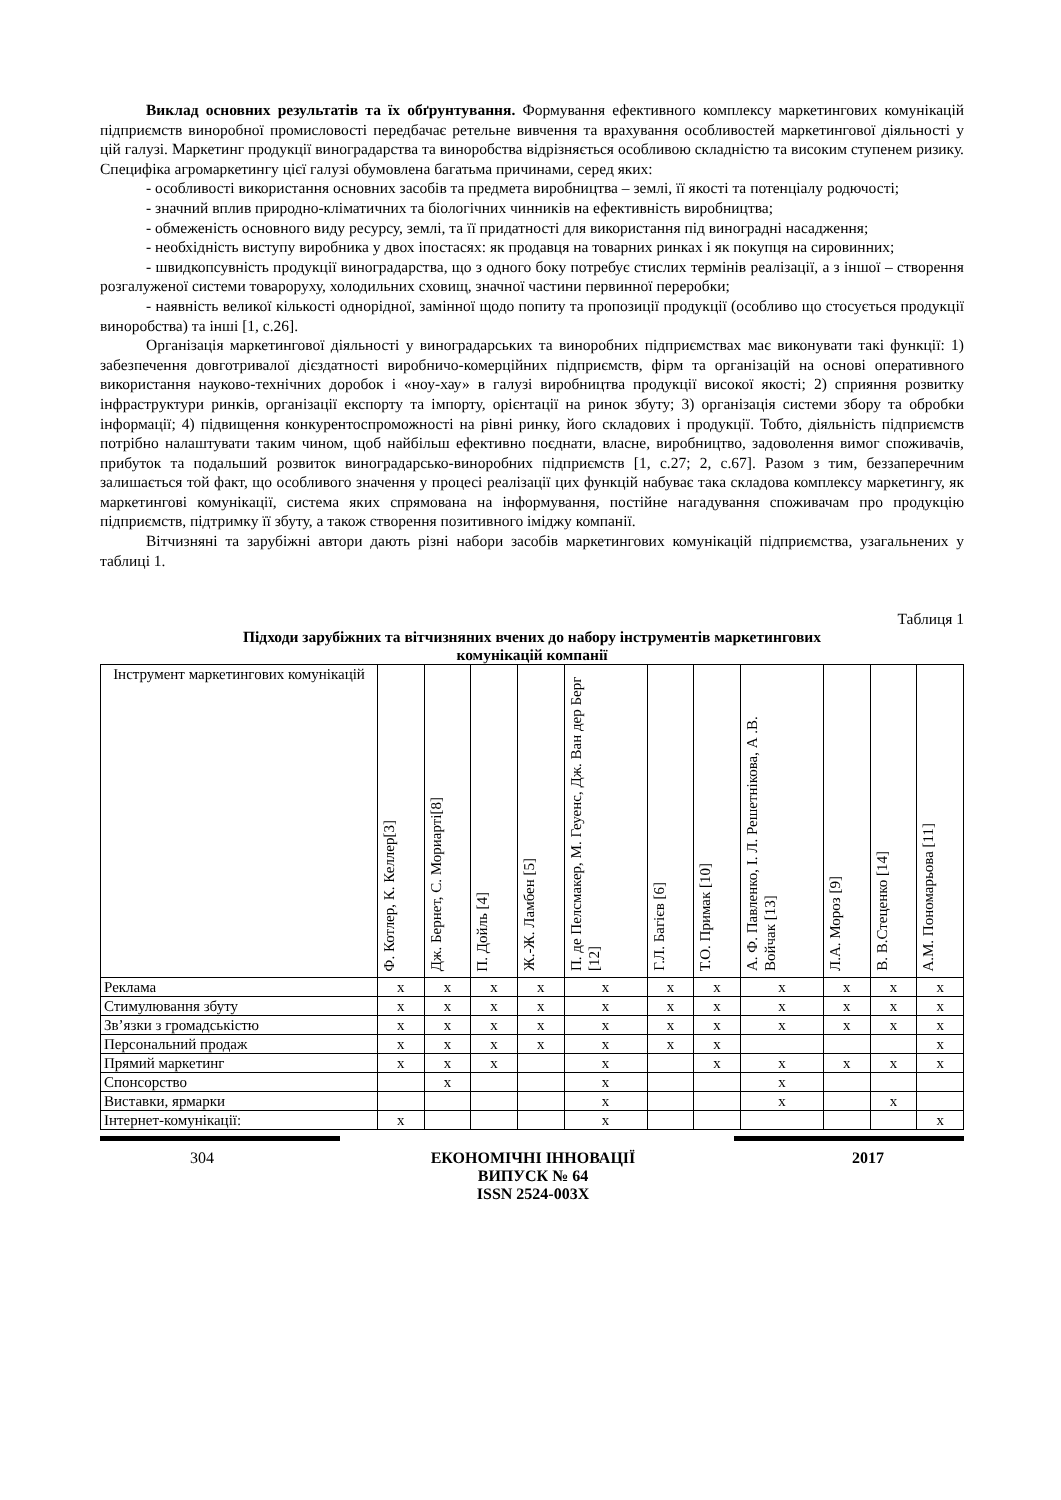Виклад основних результатів та їх обґрунтування. Формування ефективного комплексу маркетингових комунікацій підприємств виноробної промисловості передбачає ретельне вивчення та врахування особливостей маркетингової діяльності у цій галузі. Маркетинг продукції виноградарства та виноробства відрізняється особливою складністю та високим ступенем ризику. Специфіка агромаркетингу цієї галузі обумовлена багатьма причинами, серед яких:
- особливості використання основних засобів та предмета виробництва – землі, її якості та потенціалу родючості;
- значний вплив природно-кліматичних та біологічних чинників на ефективність виробництва;
- обмеженість основного виду ресурсу, землі, та її придатності для використання під виноградні насадження;
- необхідність виступу виробника у двох іпостасях: як продавця на товарних ринках і як покупця на сировинних;
- швидкопсувність продукції виноградарства, що з одного боку потребує стислих термінів реалізації, а з іншої – створення розгалуженої системи товароруху, холодильних сховищ, значної частини первинної переробки;
- наявність великої кількості однорідної, замінної щодо попиту та пропозиції продукції (особливо що стосується продукції виноробства) та інші [1, с.26].
Організація маркетингової діяльності у виноградарських та виноробних підприємствах має виконувати такі функції: 1) забезпечення довготривалої дієздатності виробничо-комерційних підприємств, фірм та організацій на основі оперативного використання науково-технічних доробок і «ноу-хау» в галузі виробництва продукції високої якості; 2) сприяння розвитку інфраструктури ринків, організації експорту та імпорту, орієнтації на ринок збуту; 3) організація системи збору та обробки інформації; 4) підвищення конкурентоспроможності на рівні ринку, його складових і продукції. Тобто, діяльність підприємств потрібно налаштувати таким чином, щоб найбільш ефективно поєднати, власне, виробництво, задоволення вимог споживачів, прибуток та подальший розвиток виноградарсько-виноробних підприємств [1, с.27; 2, с.67]. Разом з тим, беззаперечним залишається той факт, що особливого значення у процесі реалізації цих функцій набуває така складова комплексу маркетингу, як маркетингові комунікації, система яких спрямована на інформування, постійне нагадування споживачам про продукцію підприємств, підтримку її збуту, а також створення позитивного іміджу компанії.
Вітчизняні та зарубіжні автори дають різні набори засобів маркетингових комунікацій підприємства, узагальнених у таблиці 1.
Таблиця 1
Підходи зарубіжних та вітчизняних вчених до набору інструментів маркетингових
комунікацій компанії
| Інструмент маркетингових комунікацій | Ф. Котлер, К. Келлер[3] | Дж. Бернет, С. Мориарті[8] | П. Дойль [4] | Ж.-Ж. Ламбен [5] | П. де Пелсмакер, М. Геуенс, Дж. Ван дер Берг [12] | Г.Л. Багієв [6] | Т.О. Примак [10] | А. Ф. Павленко, І. Л. Решетнікова, А .В. Войчак [13] | Л.А. Мороз [9] | В. В.Стеценко [14] | А.М. Пономарьова [11] |
| --- | --- | --- | --- | --- | --- | --- | --- | --- | --- | --- | --- |
| Реклама | x | x | x | x | x | x | x | x | x | x | x |
| Стимулювання збуту | x | x | x | x | x | x | x | x | x | x | x |
| Зв’язки з громадськістю | x | x | x | x | x | x | x | x | x | x | x |
| Персональний продаж | x | x | x | x | x | x | x | | | | x |
| Прямий маркетинг | x | x | x | | x | | x | x | x | x | x |
| Спонсорство | | x | | | x | | | x | | | |
| Виставки, ярмарки | | | | | x | | | x | | x | |
| Інтернет-комунікації: | x | | | | x | | | | | | x |
304 ЕКОНОМІЧНІ ІННОВАЦІЇ
ВИПУСК № 64
ISSN 2524-003X 2017